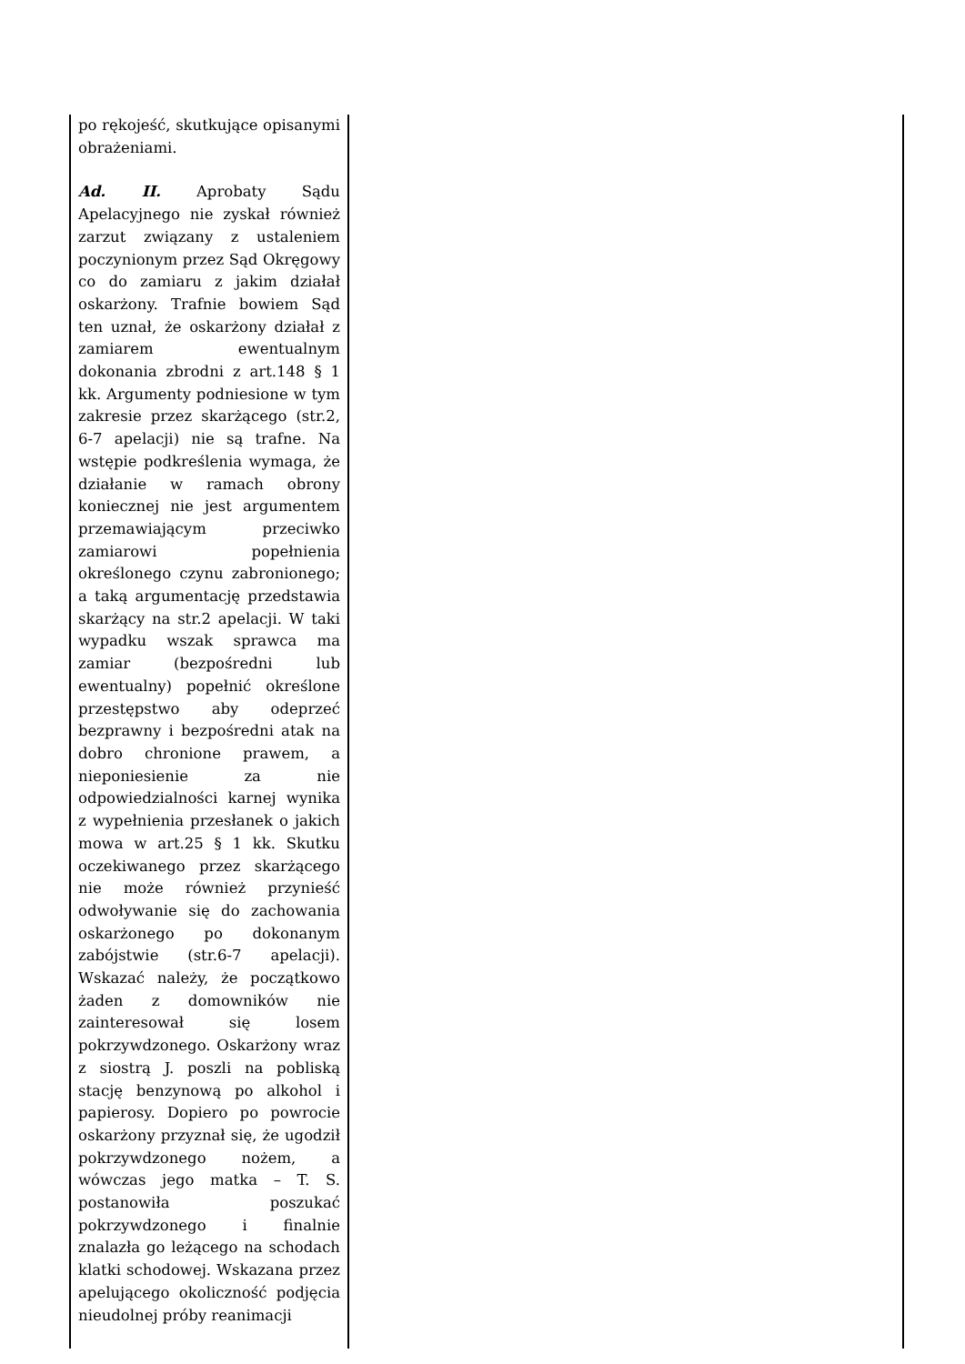| po rękojeść, skutkujące opisanymi obrażeniami. Ad. II. Aprobaty Sądu Apelacyjnego nie zyskał również zarzut związany z ustaleniem poczynionym przez Sąd Okręgowy co do zamiaru z jakim działał oskarżony. Trafnie bowiem Sąd ten uznał, że oskarżony działał z zamiarem ewentualnym dokonania zbrodni z art.148 § 1 kk. Argumenty podniesione w tym zakresie przez skarżącego (str.2, 6-7 apelacji) nie są trafne. Na wstępie podkreślenia wymaga, że działanie w ramach obrony koniecznej nie jest argumentem przemawiającym przeciwko zamiarowi popełnienia określonego czynu zabronionego; a taką argumentację przedstawia skarżący na str.2 apelacji. W taki wypadku wszak sprawca ma zamiar (bezpośredni lub ewentualny) popełnić określone przestępstwo aby odeprzeć bezprawny i bezpośredni atak na dobro chronione prawem, a nieponiesienie za nie odpowiedzialności karnej wynika z wypełnienia przesłanek o jakich mowa w art.25 § 1 kk. Skutku oczekiwanego przez skarżącego nie może również przynieść odwoływanie się do zachowania oskarżonego po dokonanym zabójstwie (str.6-7 apelacji). Wskazać należy, że początkowo żaden z domowników nie zainteresował się losem pokrzywdzonego. Oskarżony wraz z siostrą J. poszli na pobliską stację benzynową po alkohol i papierosy. Dopiero po powrocie oskarżony przyznał się, że ugodził pokrzywdzonego nożem, a wówczas jego matka – T. S. postanowiła poszukać pokrzywdzonego i finalnie znalazła go leżącego na schodach klatki schodowej. Wskazana przez apelującego okoliczność podjęcia nieudolnej próby reanimacji | |